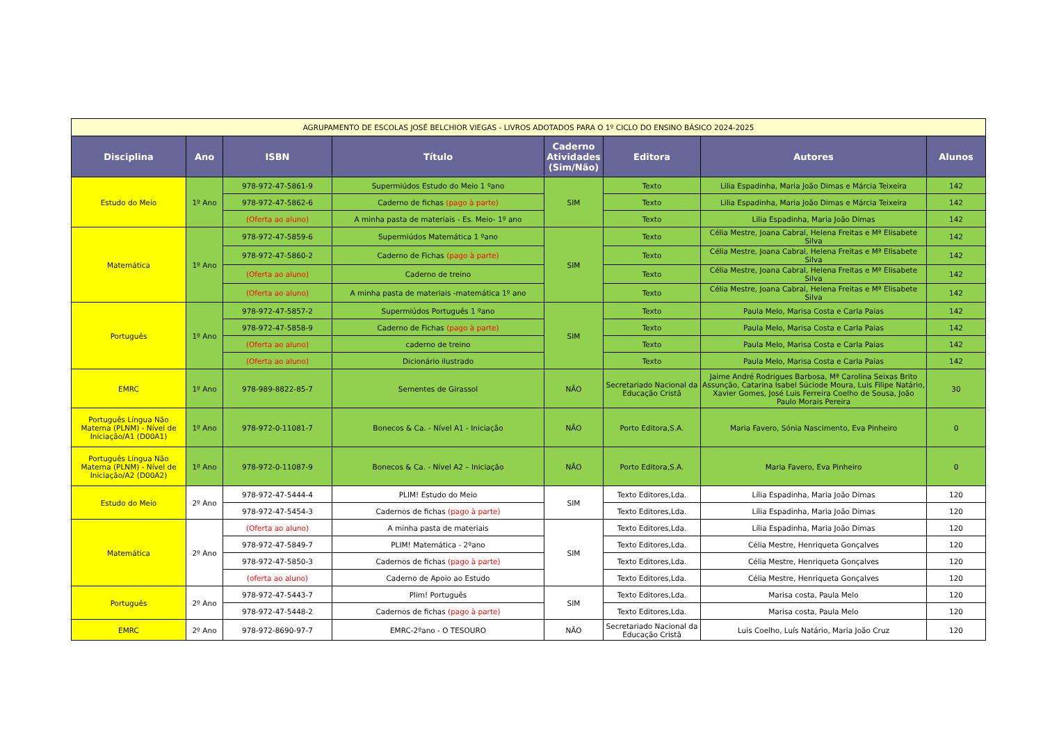| AGRUPAMENTO DE ESCOLAS JOSÉ BELCHIOR VIEGAS - LIVROS ADOTADOS PARA O 1º CICLO DO ENSINO BÁSICO 2024-2025 | | | | | | | |
| --- | --- | --- | --- | --- | --- | --- | --- |
| Disciplina | Ano | ISBN | Título | Caderno Atividades (Sim/Não) | Editora | Autores | Alunos |
| Estudo do Meio | 1º Ano | 978-972-47-5861-9 | Supermiúdos Estudo do Meio 1 ºano | SIM | Texto | Lilia Espadinha, Maria João Dimas e Márcia Teixeira | 142 |
| | | 978-972-47-5862-6 | Caderno de fichas (pago à parte) | | Texto | Lilia Espadinha, Maria João Dimas e Márcia Teixeira | 142 |
| | | (Oferta ao aluno) | A minha pasta de materiais - Es. Meio- 1º ano | | Texto | Lilia Espadinha, Maria João Dimas | 142 |
| Matemática | 1º Ano | 978-972-47-5859-6 | Supermiúdos Matemática 1 ºano | SIM | Texto | Célia Mestre, Joana Cabral, Helena Freitas e Mª Elisabete Silva | 142 |
| | | 978-972-47-5860-2 | Caderno de Fichas (pago à parte) | | Texto | Célia Mestre, Joana Cabral, Helena Freitas e Mª Elisabete Silva | 142 |
| | | (Oferta ao aluno) | Caderno de treino | | Texto | Célia Mestre, Joana Cabral, Helena Freitas e Mª Elisabete Silva | 142 |
| | | (Oferta ao aluno) | A minha pasta de materiais -matemática 1º ano | | Texto | Célia Mestre, Joana Cabral, Helena Freitas e Mª Elisabete Silva | 142 |
| Português | 1º Ano | 978-972-47-5857-2 | Supermiúdos Português 1 ºano | SIM | Texto | Paula Melo, Marisa Costa e Carla Paias | 142 |
| | | 978-972-47-5858-9 | Caderno de Fichas (pago à parte) | | Texto | Paula Melo, Marisa Costa e Carla Paias | 142 |
| | | (Oferta ao aluno) | caderno de treino | | Texto | Paula Melo, Marisa Costa e Carla Paias | 142 |
| | | (Oferta ao aluno) | Dicionário ilustrado | | Texto | Paula Melo, Marisa Costa e Carla Paias | 142 |
| EMRC | 1º Ano | 978-989-8822-85-7 | Sementes de Girassol | NÃO | Secretariado Nacional da Educação Cristã | Jaime André Rodrigues Barbosa, Mª Carolina Seixas Brito Assunção, Catarina Isabel Súciode Moura, Luis Filipe Natário, Xavier Gomes, José Luis Ferreira Coelho de Sousa, João Paulo Morais Pereira | 30 |
| Português Língua Não Materna (PLNM) - Nível de Iniciação/A1 (D00A1) | 1º Ano | 978-972-0-11081-7 | Bonecos & Ca. - Nível A1 - Iniciação | NÃO | Porto Editora,S.A. | Maria Favero, Sónia Nascimento, Eva Pinheiro | 0 |
| Português Língua Não Materna (PLNM) - Nível de Iniciação/A2 (D00A2) | 1º Ano | 978-972-0-11087-9 | Bonecos & Ca. - Nível A2 – Iniciação | NÃO | Porto Editora,S.A. | Maria Favero, Eva Pinheiro | 0 |
| Estudo do Meio | 2º Ano | 978-972-47-5444-4 | PLIM! Estudo do Meio | SIM | Texto Editores,Lda. | Lília Espadinha, Maria João Dimas | 120 |
| | | 978-972-47-5454-3 | Cadernos de fichas (pago à parte) | | Texto Editores,Lda. | Lília Espadinha, Maria João Dimas | 120 |
| Matemática | 2º Ano | (Oferta ao aluno) | A minha pasta de materiais | SIM | Texto Editores,Lda. | Lília Espadinha, Maria João Dimas | 120 |
| | | 978-972-47-5849-7 | PLIM! Matemática - 2ºano | | Texto Editores,Lda. | Célia Mestre, Henriqueta Gonçalves | 120 |
| | | 978-972-47-5850-3 | Cadernos de fichas (pago à parte) | | Texto Editores,Lda. | Célia Mestre, Henriqueta Gonçalves | 120 |
| | | (oferta ao aluno) | Caderno de Apoio ao Estudo | | Texto Editores,Lda. | Célia Mestre, Henriqueta Gonçalves | 120 |
| Português | 2º Ano | 978-972-47-5443-7 | Plim! Português | SIM | Texto Editores,Lda. | Marisa costa, Paula Melo | 120 |
| | | 978-972-47-5448-2 | Cadernos de fichas (pago à parte) | | Texto Editores,Lda. | Marisa costa, Paula Melo | 120 |
| EMRC | 2º Ano | 978-972-8690-97-7 | EMRC-2ºano - O TESOURO | NÃO | Secretariado Nacional da Educação Cristã | Luis Coelho, Luís Natário, Maria João Cruz | 120 |